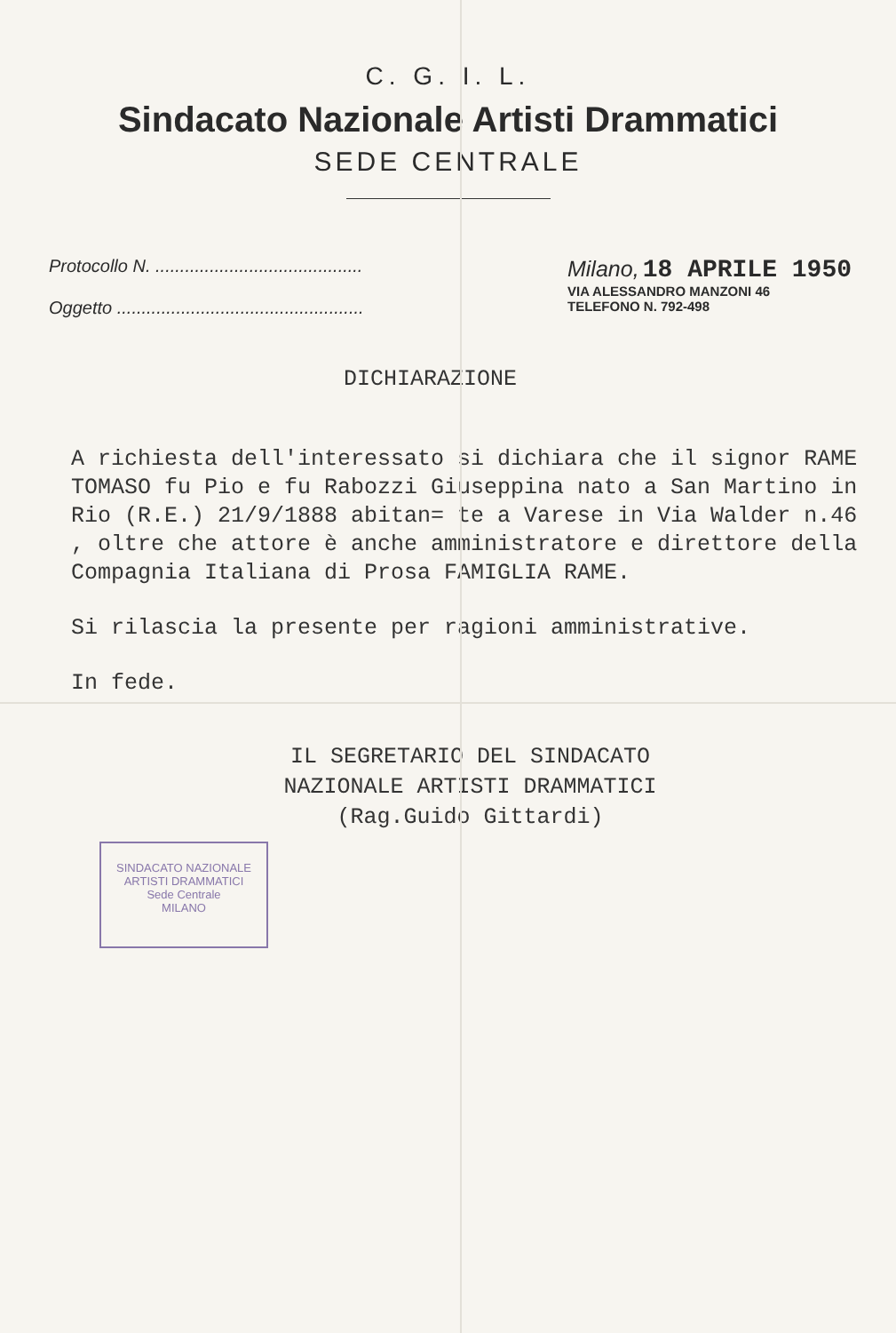C. G. I. L.
Sindacato Nazionale Artisti Drammatici
SEDE CENTRALE
Protocollo N. ..........................................
Oggetto ..................................................
Milano, 18 APRILE 1950
VIA ALESSANDRO MANZONI 46
TELEFONO N. 792-498
DICHIARAZIONE
A richiesta dell'interessato si dichiara che il signor RAME TOMASO fu Pio e fu Rabozzi Giuseppina nato a San Martino in Rio (R.E.) 21/9/1888 abitan= te a Varese in Via Walder n.46 , oltre che attore è anche amministratore e direttore della Compagnia Italiana di Prosa FAMIGLIA RAME.
Si rilascia la presente per ragioni amministrative.
In fede.
IL SEGRETARIO DEL SINDACATO
NAZIONALE ARTISTI DRAMMATICI
(Rag.Guido Gittardi)
SINDACATO NAZIONALE ARTISTI DRAMMATICI
Sede Centrale
MILANO